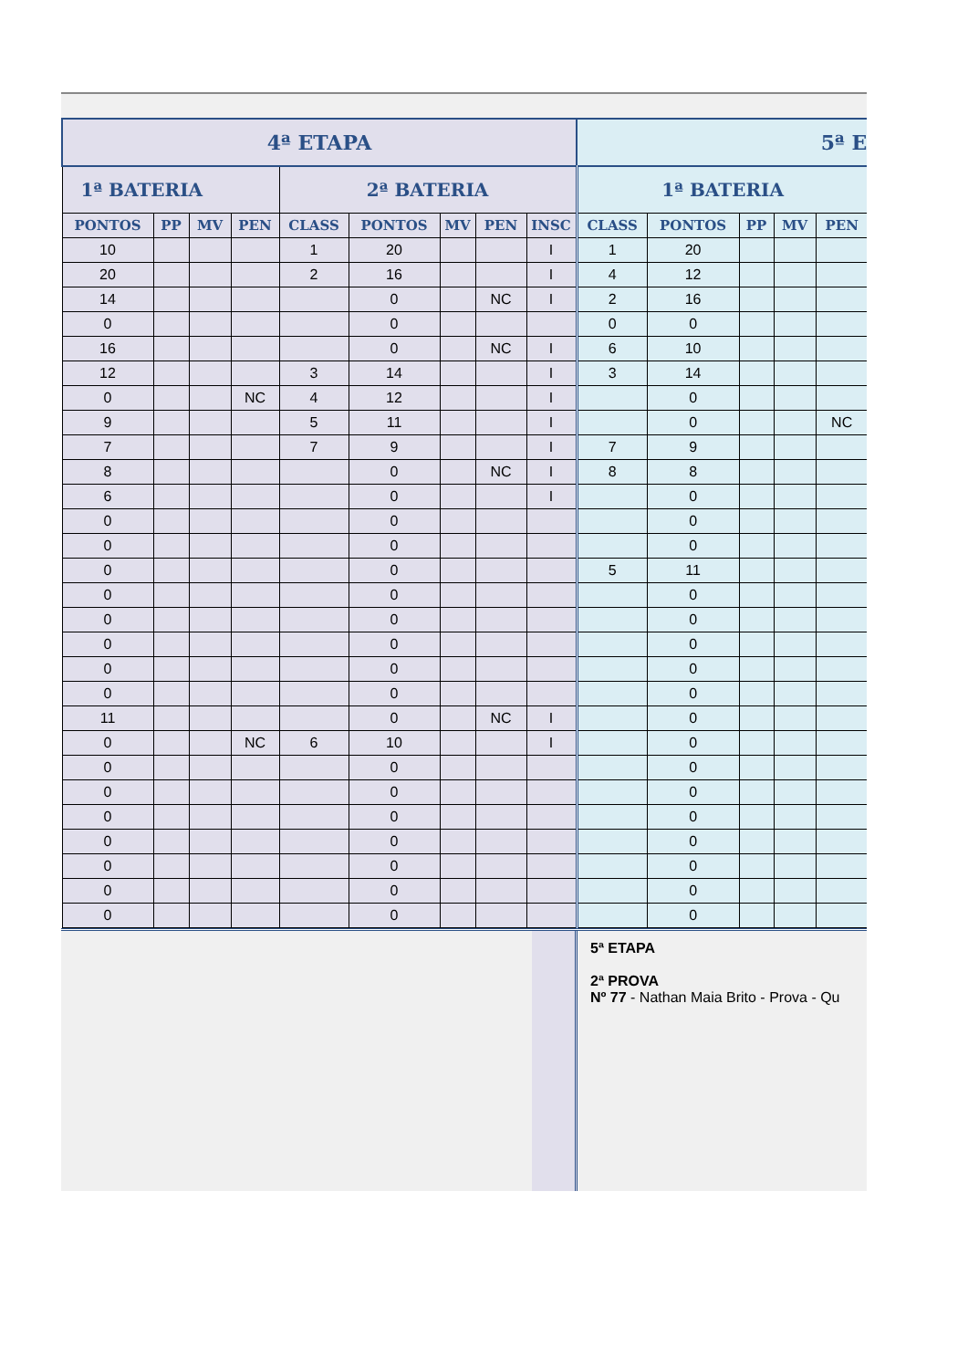| 4ª ETAPA | | | | | | | | | 5ª E | | | | |
| --- | --- | --- | --- | --- | --- | --- | --- | --- | --- | --- | --- | --- | --- |
| 1ª BATERIA | | | | 2ª BATERIA | | | | | 1ª BATERIA | | | | |
| PONTOS | PP | MV | PEN | CLASS | PONTOS | MV | PEN | INSC | CLASS | PONTOS | PP | MV | PEN |
| 10 | | | | 1 | 20 | | | I | 1 | 20 | | | |
| 20 | | | | 2 | 16 | | | I | 4 | 12 | | | |
| 14 | | | | | 0 | | NC | I | 2 | 16 | | | |
| 0 | | | | | 0 | | | | 0 | 0 | | | |
| 16 | | | | | 0 | | NC | I | 6 | 10 | | | |
| 12 | | | | 3 | 14 | | | I | 3 | 14 | | | |
| 0 | | | NC | 4 | 12 | | | I | | 0 | | | |
| 9 | | | | 5 | 11 | | | I | | 0 | | | NC |
| 7 | | | | 7 | 9 | | | I | 7 | 9 | | | |
| 8 | | | | | 0 | | NC | I | 8 | 8 | | | |
| 6 | | | | | 0 | | | I | | 0 | | | |
| 0 | | | | | 0 | | | | | 0 | | | |
| 0 | | | | | 0 | | | | | 0 | | | |
| 0 | | | | | 0 | | | | 5 | 11 | | | |
| 0 | | | | | 0 | | | | | 0 | | | |
| 0 | | | | | 0 | | | | | 0 | | | |
| 0 | | | | | 0 | | | | | 0 | | | |
| 0 | | | | | 0 | | | | | 0 | | | |
| 0 | | | | | 0 | | | | | 0 | | | |
| 11 | | | | | 0 | | NC | I | | 0 | | | |
| 0 | | | NC | 6 | 10 | | | I | | 0 | | | |
| 0 | | | | | 0 | | | | | 0 | | | |
| 0 | | | | | 0 | | | | | 0 | | | |
| 0 | | | | | 0 | | | | | 0 | | | |
| 0 | | | | | 0 | | | | | 0 | | | |
| 0 | | | | | 0 | | | | | 0 | | | |
| 0 | | | | | 0 | | | | | 0 | | | |
| 0 | | | | | 0 | | | | | 0 | | | |
5ª ETAPA
2ª PROVA
Nº 77 - Nathan Maia Brito - Prova - Qu